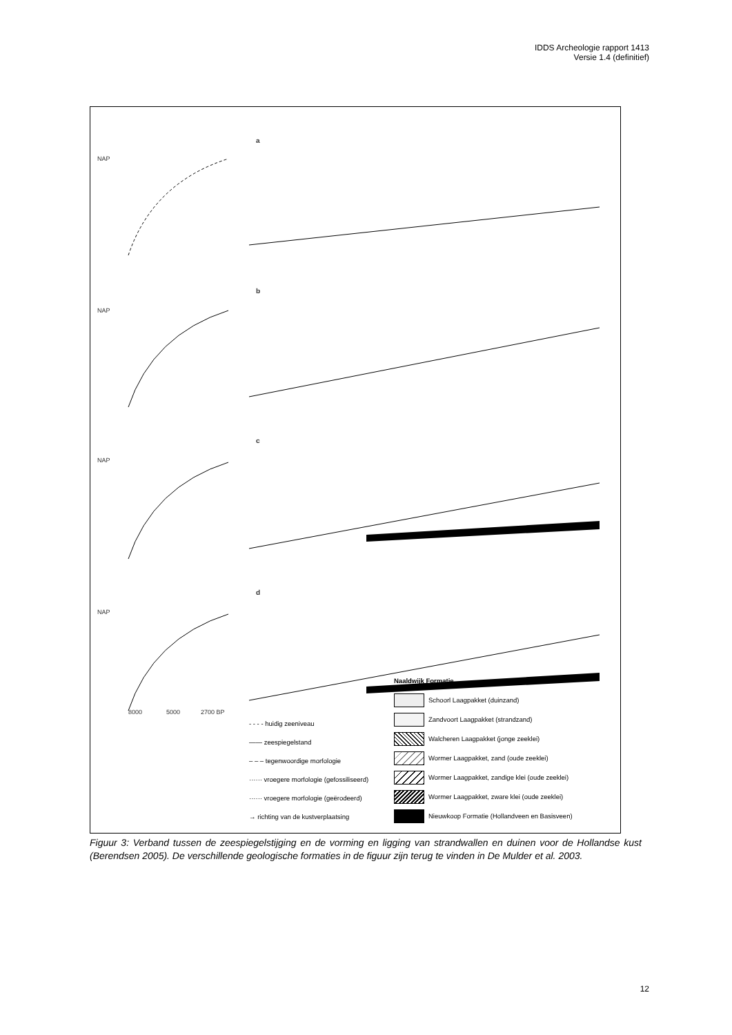IDDS Archeologie rapport 1413
Versie 1.4 (definitief)
NAP
a
NAP
b
NAP
c
NAP
d
8000
5000
2700 BP
- - - - huidig zeeniveau
—— zeespiegelstand
– – – tegenwoordige morfologie
······ vroegere morfologie (gefossiliseerd)
······ vroegere morfologie (geërodeerd)
→ richting van de kustverplaatsing
Naaldwijk Formatie
Schoorl Laagpakket (duinzand)
Zandvoort Laagpakket (strandzand)
Walcheren Laagpakket (jonge zeeklei)
Wormer Laagpakket, zand (oude zeeklei)
Wormer Laagpakket, zandige klei (oude zeeklei)
Wormer Laagpakket, zware klei (oude zeeklei)
Nieuwkoop Formatie (Hollandveen en Basisveen)
Figuur 3: Verband tussen de zeespiegelstijging en de vorming en ligging van strandwallen en duinen voor de Hollandse kust (Berendsen 2005). De verschillende geologische formaties in de figuur zijn terug te vinden in De Mulder et al. 2003.
12